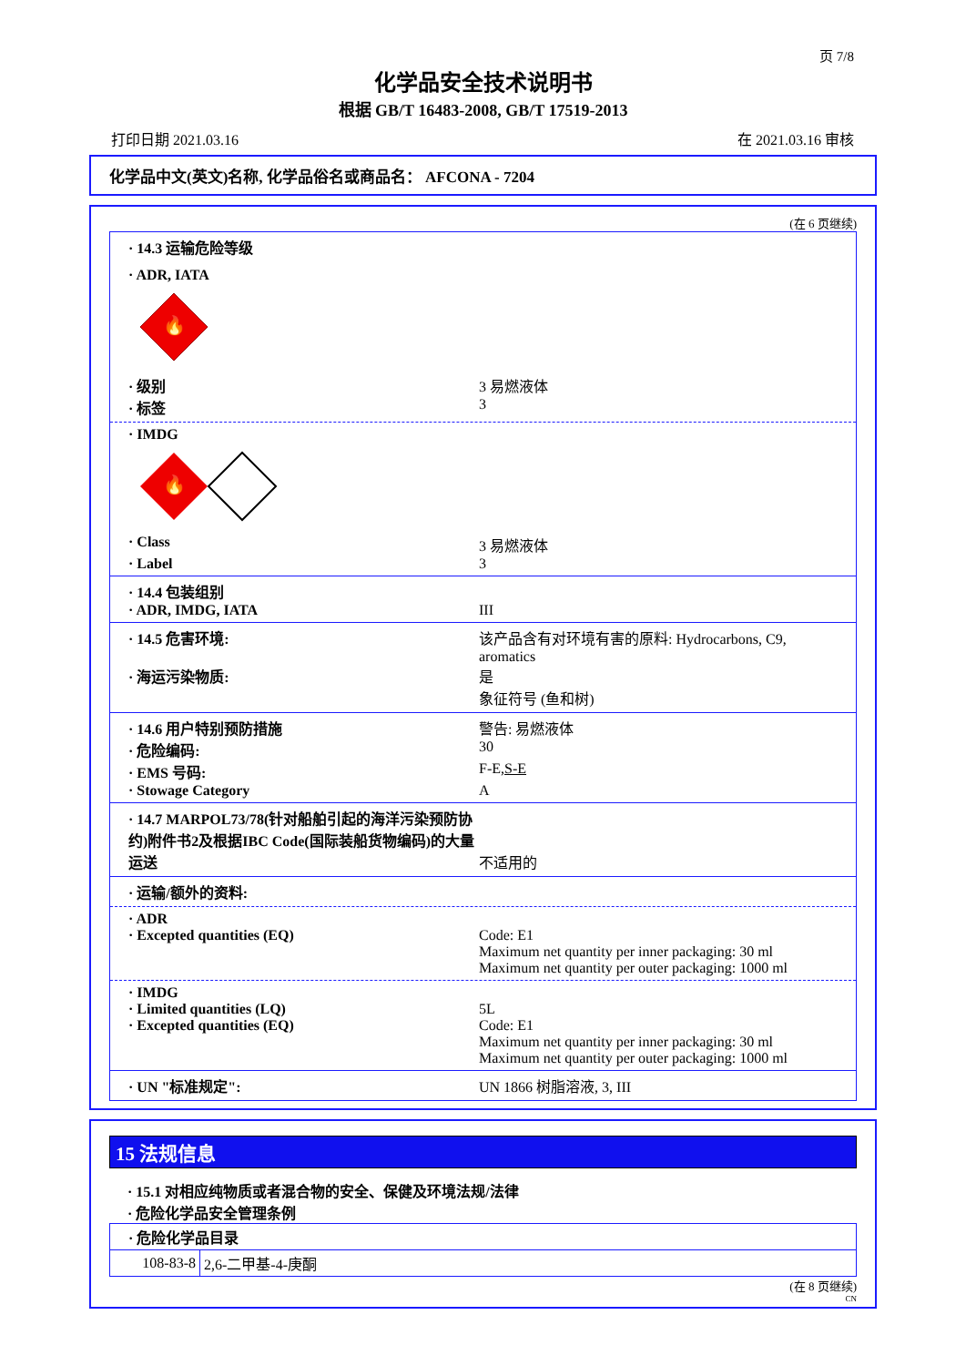页 7/8
化学品安全技术说明书
根据 GB/T 16483-2008, GB/T 17519-2013
打印日期 2021.03.16 在 2021.03.16 审核
化学品中文(英文)名称, 化学品俗名或商品名： AFCONA - 7204
(在 6 页继续)
· 14.3 运输危险等级
· ADR, IATA
🔥
· 级别 3 易燃液体
· 标签 3
· IMDG
🔥
· Class 3 易燃液体
· Label 3
· 14.4 包装组别
· ADR, IMDG, IATA III
· 14.5 危害环境: 该产品含有对环境有害的原料: Hydrocarbons, C9, aromatics
· 海运污染物质: 是
象征符号 (鱼和树)
· 14.6 用户特别预防措施 警告: 易燃液体
· 危险编码: 30
· EMS 号码: F-E,S-E
· Stowage Category A
· 14.7 MARPOL73/78(针对船舶引起的海洋污染预防协约)附件书2及根据IBC Code(国际装船货物编码)的大量运送 不适用的
· 运输/额外的资料:
· ADR
· Excepted quantities (EQ) Code: E1
Maximum net quantity per inner packaging: 30 ml
Maximum net quantity per outer packaging: 1000 ml
· IMDG
· Limited quantities (LQ) 5L
· Excepted quantities (EQ) Code: E1
Maximum net quantity per inner packaging: 30 ml
Maximum net quantity per outer packaging: 1000 ml
· UN "标准规定": UN 1866 树脂溶液, 3, III
15 法规信息
· 15.1 对相应纯物质或者混合物的安全、保健及环境法规/法律
· 危险化学品安全管理条例
| · 危险化学品目录 | |
| 108-83-8 | 2,6-二甲基-4-庚酮 |
(在 8 页继续)
CN